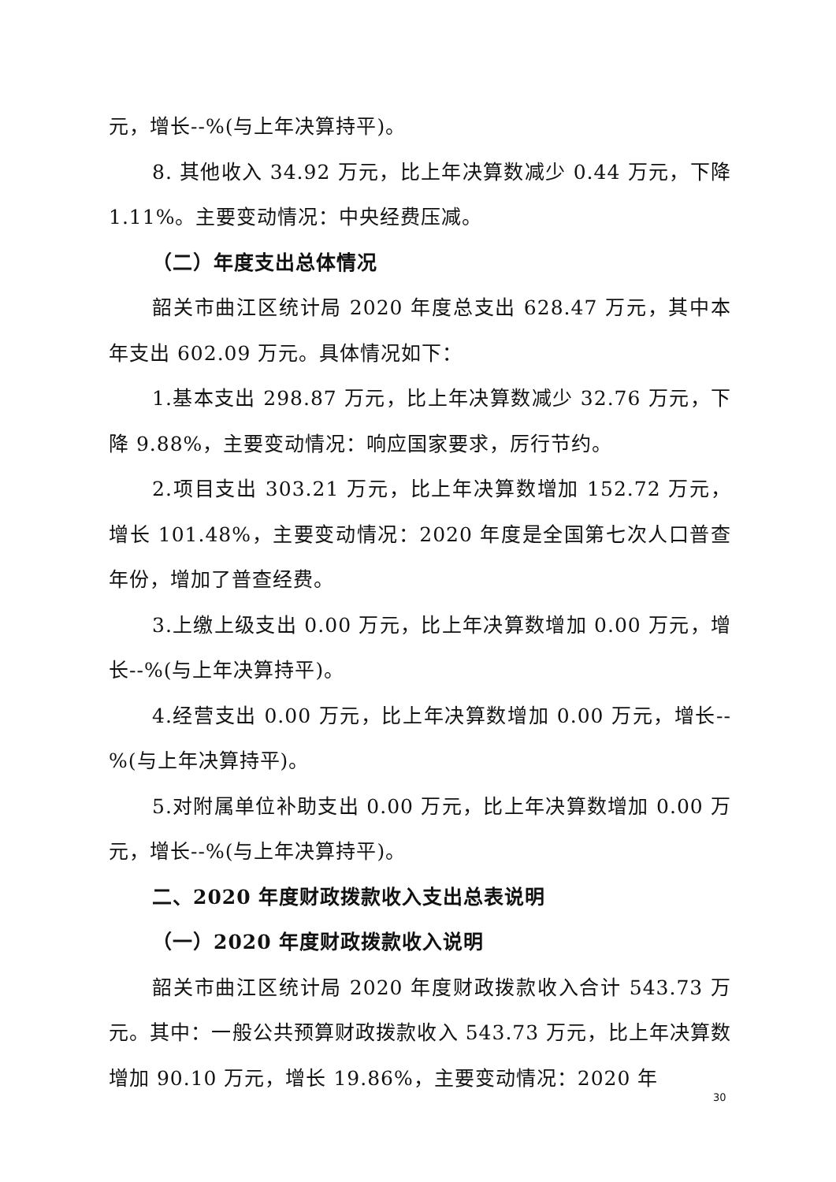元，增长--%(与上年决算持平)。
8. 其他收入 34.92 万元，比上年决算数减少 0.44 万元，下降 1.11%。主要变动情况：中央经费压减。
（二）年度支出总体情况
韶关市曲江区统计局 2020 年度总支出 628.47 万元，其中本年支出 602.09 万元。具体情况如下：
1.基本支出 298.87 万元，比上年决算数减少 32.76 万元，下降 9.88%，主要变动情况：响应国家要求，厉行节约。
2.项目支出 303.21 万元，比上年决算数增加 152.72 万元，增长 101.48%，主要变动情况：2020 年度是全国第七次人口普查年份，增加了普查经费。
3.上缴上级支出 0.00 万元，比上年决算数增加 0.00 万元，增长--%(与上年决算持平)。
4.经营支出 0.00 万元，比上年决算数增加 0.00 万元，增长--%(与上年决算持平)。
5.对附属单位补助支出 0.00 万元，比上年决算数增加 0.00 万元，增长--%(与上年决算持平)。
二、2020 年度财政拨款收入支出总表说明
（一）2020 年度财政拨款收入说明
韶关市曲江区统计局 2020 年度财政拨款收入合计 543.73 万元。其中：一般公共预算财政拨款收入 543.73 万元，比上年决算数增加 90.10 万元，增长 19.86%，主要变动情况：2020 年
30